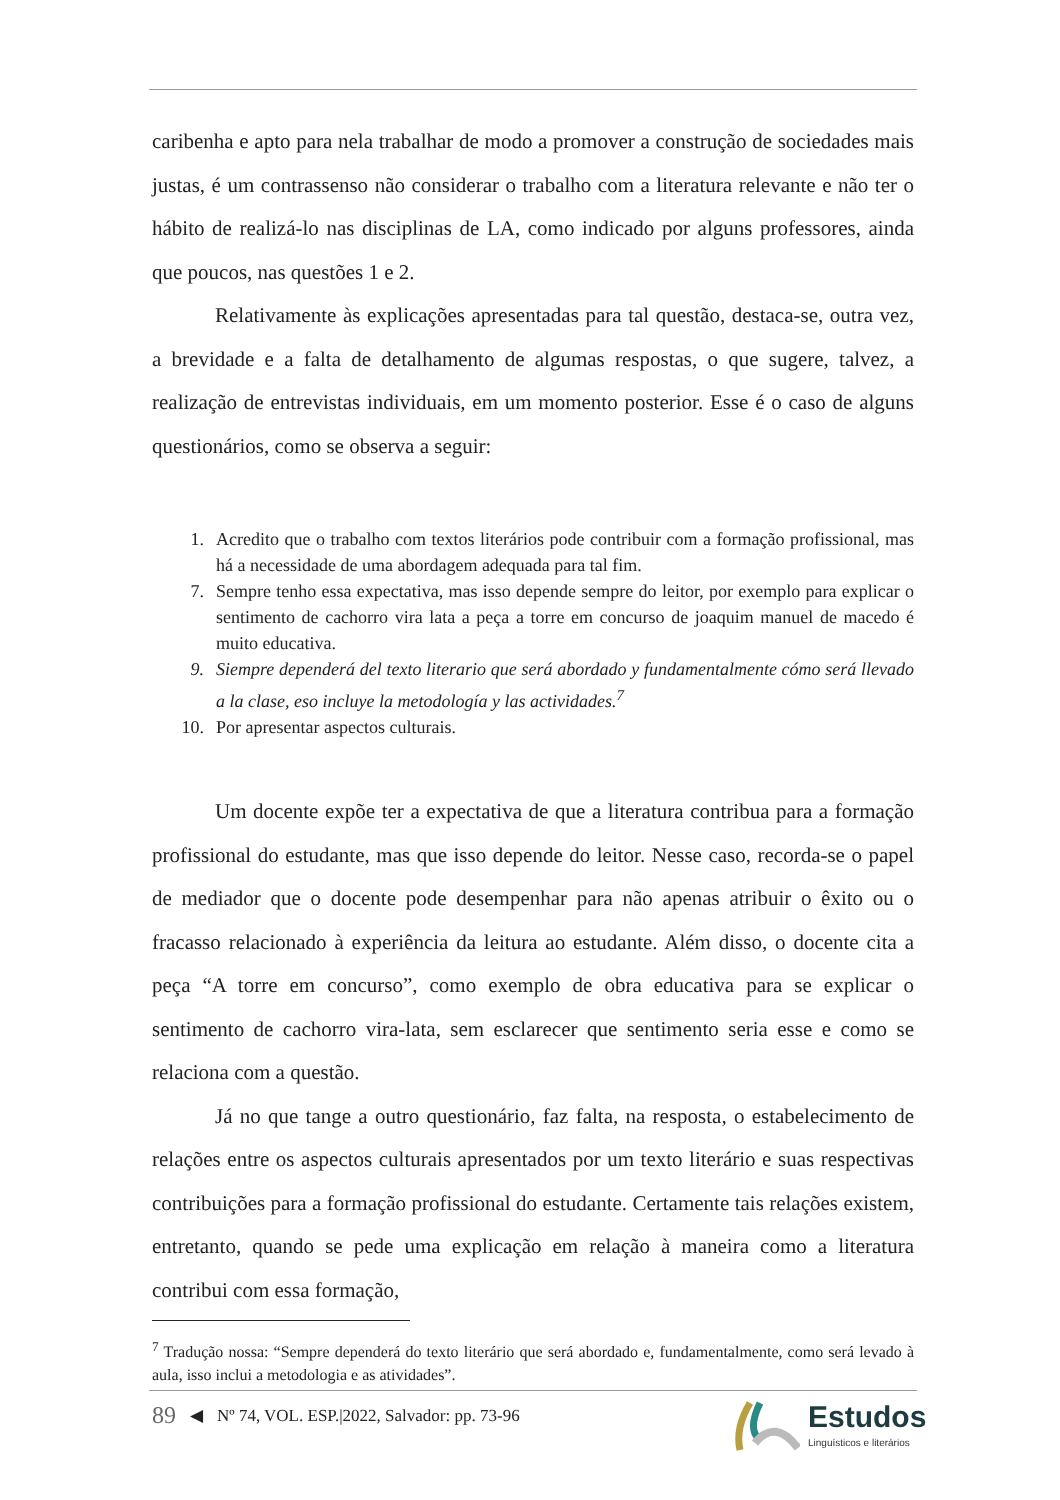caribenha e apto para nela trabalhar de modo a promover a construção de sociedades mais justas, é um contrassenso não considerar o trabalho com a literatura relevante e não ter o hábito de realizá-lo nas disciplinas de LA, como indicado por alguns professores, ainda que poucos, nas questões 1 e 2.
Relativamente às explicações apresentadas para tal questão, destaca-se, outra vez, a brevidade e a falta de detalhamento de algumas respostas, o que sugere, talvez, a realização de entrevistas individuais, em um momento posterior. Esse é o caso de alguns questionários, como se observa a seguir:
1. Acredito que o trabalho com textos literários pode contribuir com a formação profissional, mas há a necessidade de uma abordagem adequada para tal fim.
7. Sempre tenho essa expectativa, mas isso depende sempre do leitor, por exemplo para explicar o sentimento de cachorro vira lata a peça a torre em concurso de joaquim manuel de macedo é muito educativa.
9. Siempre dependerá del texto literario que será abordado y fundamentalmente cómo será llevado a la clase, eso incluye la metodología y las actividades.<sup>7</sup>
10. Por apresentar aspectos culturais.
Um docente expõe ter a expectativa de que a literatura contribua para a formação profissional do estudante, mas que isso depende do leitor. Nesse caso, recorda-se o papel de mediador que o docente pode desempenhar para não apenas atribuir o êxito ou o fracasso relacionado à experiência da leitura ao estudante. Além disso, o docente cita a peça “A torre em concurso”, como exemplo de obra educativa para se explicar o sentimento de cachorro vira-lata, sem esclarecer que sentimento seria esse e como se relaciona com a questão.
Já no que tange a outro questionário, faz falta, na resposta, o estabelecimento de relações entre os aspectos culturais apresentados por um texto literário e suas respectivas contribuições para a formação profissional do estudante. Certamente tais relações existem, entretanto, quando se pede uma explicação em relação à maneira como a literatura contribui com essa formação,
<sup>7</sup> Tradução nossa: “Sempre dependerá do texto literário que será abordado e, fundamentalmente, como será levado à aula, isso inclui a metodologia e as atividades”.
89 ◀ Nº 74, VOL. ESP.|2022, Salvador: pp. 73-96
Estudos
Linguísticos e literários